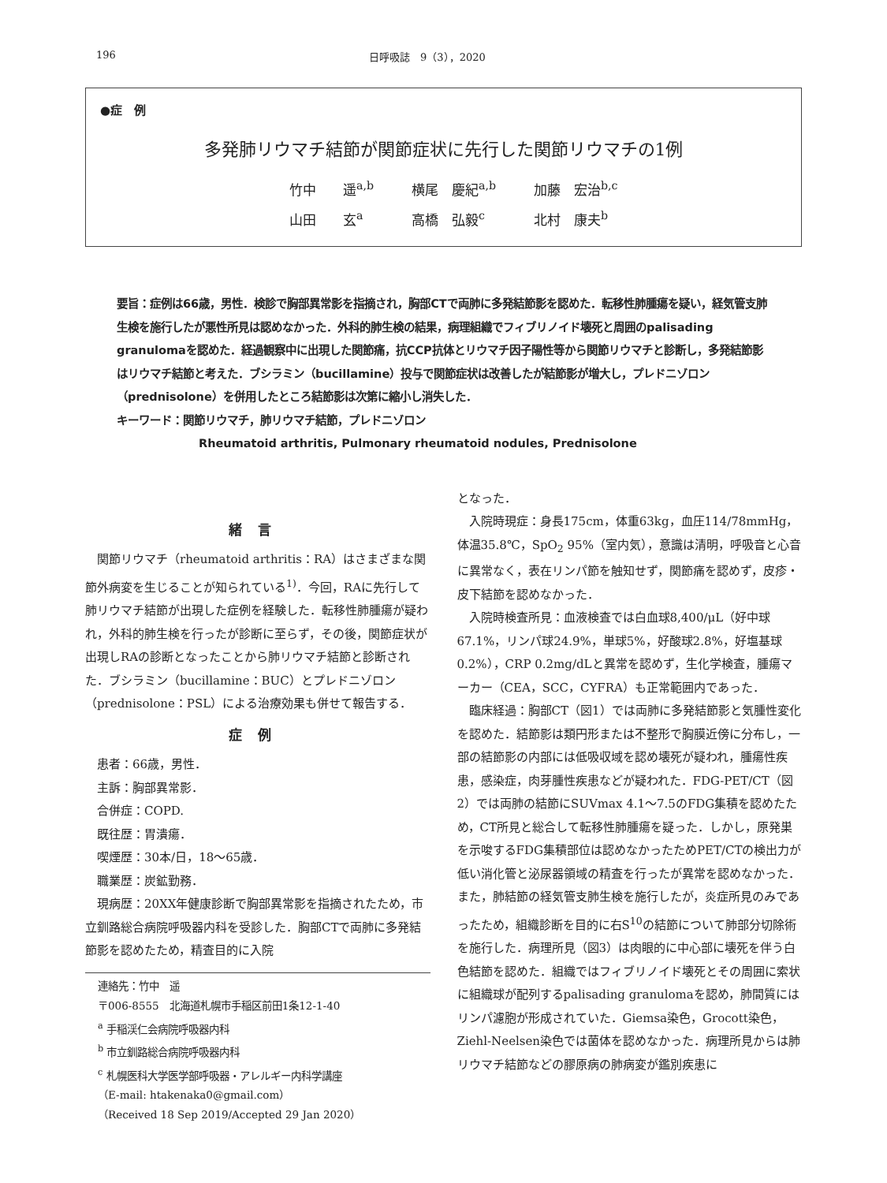196 日呼吸誌　9（3），2020
●症　例
多発肺リウマチ結節が関節症状に先行した関節リウマチの1例
竹中　　遥<sup>a,b</sup> 横尾　慶紀<sup>a,b</sup> 加藤　宏治<sup>b,c</sup>
山田　　玄<sup>a</sup> 高橋　弘毅<sup>c</sup> 北村　康夫<sup>b</sup>
要旨：症例は66歳，男性．検診で胸部異常影を指摘され，胸部CTで両肺に多発結節影を認めた．転移性肺腫瘍を疑い，経気管支肺生検を施行したが悪性所見は認めなかった．外科的肺生検の結果，病理組織でフィブリノイド壊死と周囲のpalisading granulomaを認めた．経過観察中に出現した関節痛，抗CCP抗体とリウマチ因子陽性等から関節リウマチと診断し，多発結節影はリウマチ結節と考えた．ブシラミン（bucillamine）投与で関節症状は改善したが結節影が増大し，プレドニゾロン（prednisolone）を併用したところ結節影は次第に縮小し消失した．
キーワード：関節リウマチ，肺リウマチ結節，プレドニゾロン
Rheumatoid arthritis, Pulmonary rheumatoid nodules, Prednisolone
緒言
関節リウマチ（rheumatoid arthritis：RA）はさまざまな関節外病変を生じることが知られている<sup>1)</sup>．今回，RAに先行して肺リウマチ結節が出現した症例を経験した．転移性肺腫瘍が疑われ，外科的肺生検を行ったが診断に至らず，その後，関節症状が出現しRAの診断となったことから肺リウマチ結節と診断された．ブシラミン（bucillamine：BUC）とプレドニゾロン（prednisolone：PSL）による治療効果も併せて報告する．
症例
患者：66歳，男性．
主訴：胸部異常影．
合併症：COPD.
既往歴：胃潰瘍．
喫煙歴：30本/日，18〜65歳．
職業歴：炭鉱勤務．
現病歴：20XX年健康診断で胸部異常影を指摘されたため，市立釧路総合病院呼吸器内科を受診した．胸部CTで両肺に多発結節影を認めたため，精査目的に入院
連絡先：竹中　遥
〒006-8555　北海道札幌市手稲区前田1条12-1-40
<sup>a</sup> 手稲渓仁会病院呼吸器内科
<sup>b</sup> 市立釧路総合病院呼吸器内科
<sup>c</sup> 札幌医科大学医学部呼吸器・アレルギー内科学講座
（E-mail: htakenaka0@gmail.com）
（Received 18 Sep 2019/Accepted 29 Jan 2020）
となった．
入院時現症：身長175cm，体重63kg，血圧114/78mmHg，体温35.8℃，SpO<sub>2</sub> 95%（室内気），意識は清明，呼吸音と心音に異常なく，表在リンパ節を触知せず，関節痛を認めず，皮疹・皮下結節を認めなかった．
入院時検査所見：血液検査では白血球8,400/μL（好中球67.1%，リンパ球24.9%，単球5%，好酸球2.8%，好塩基球0.2%），CRP 0.2mg/dLと異常を認めず，生化学検査，腫瘍マーカー（CEA，SCC，CYFRA）も正常範囲内であった．
臨床経過：胸部CT（図1）では両肺に多発結節影と気腫性変化を認めた．結節影は類円形または不整形で胸膜近傍に分布し，一部の結節影の内部には低吸収域を認め壊死が疑われ，腫瘍性疾患，感染症，肉芽腫性疾患などが疑われた．FDG-PET/CT（図2）では両肺の結節にSUVmax 4.1〜7.5のFDG集積を認めたため，CT所見と総合して転移性肺腫瘍を疑った．しかし，原発巣を示唆するFDG集積部位は認めなかったためPET/CTの検出力が低い消化管と泌尿器領域の精査を行ったが異常を認めなかった．また，肺結節の経気管支肺生検を施行したが，炎症所見のみであったため，組織診断を目的に右S<sup>10</sup>の結節について肺部分切除術を施行した．病理所見（図3）は肉眼的に中心部に壊死を伴う白色結節を認めた．組織ではフィブリノイド壊死とその周囲に索状に組織球が配列するpalisading granulomaを認め，肺間質にはリンパ濾胞が形成されていた．Giemsa染色，Grocott染色，Ziehl-Neelsen染色では菌体を認めなかった．病理所見からは肺リウマチ結節などの膠原病の肺病変が鑑別疾患に